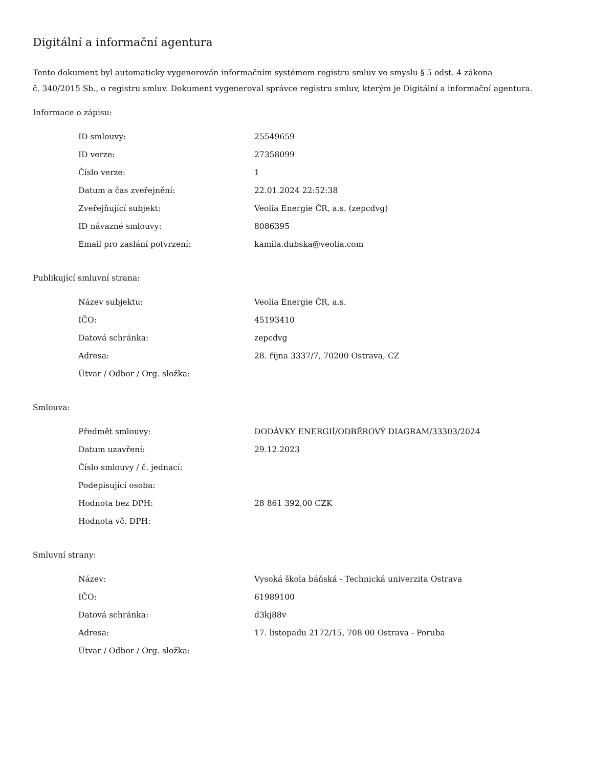Digitální a informační agentura
Tento dokument byl automaticky vygenerován informačním systémem registru smluv ve smyslu § 5 odst. 4 zákona
č. 340/2015 Sb., o registru smluv. Dokument vygeneroval správce registru smluv, kterým je Digitální a informační agentura.
Informace o zápisu:
| ID smlouvy: | 25549659 |
| ID verze: | 27358099 |
| Číslo verze: | 1 |
| Datum a čas zveřejnění: | 22.01.2024 22:52:38 |
| Zveřejňující subjekt: | Veolia Energie ČR, a.s. (zepcdvg) |
| ID návazné smlouvy: | 8086395 |
| Email pro zaslání potvrzení: | kamila.dubska@veolia.com |
Publikující smluvní strana:
| Název subjektu: | Veolia Energie ČR, a.s. |
| IČO: | 45193410 |
| Datová schránka: | zepcdvg |
| Adresa: | 28. října 3337/7, 70200 Ostrava, CZ |
| Útvar / Odbor / Org. složka: | |
Smlouva:
| Předmět smlouvy: | DODÁVKY ENERGIÍ/ODBĚROVÝ DIAGRAM/33303/2024 |
| Datum uzavření: | 29.12.2023 |
| Číslo smlouvy / č. jednací: | |
| Podepisující osoba: | |
| Hodnota bez DPH: | 28 861 392,00 CZK |
| Hodnota vč. DPH: | |
Smluvní strany:
| Název: | Vysoká škola báňská - Technická univerzita Ostrava |
| IČO: | 61989100 |
| Datová schránka: | d3kj88v |
| Adresa: | 17. listopadu 2172/15, 708 00 Ostrava - Poruba |
| Útvar / Odbor / Org. složka: | |